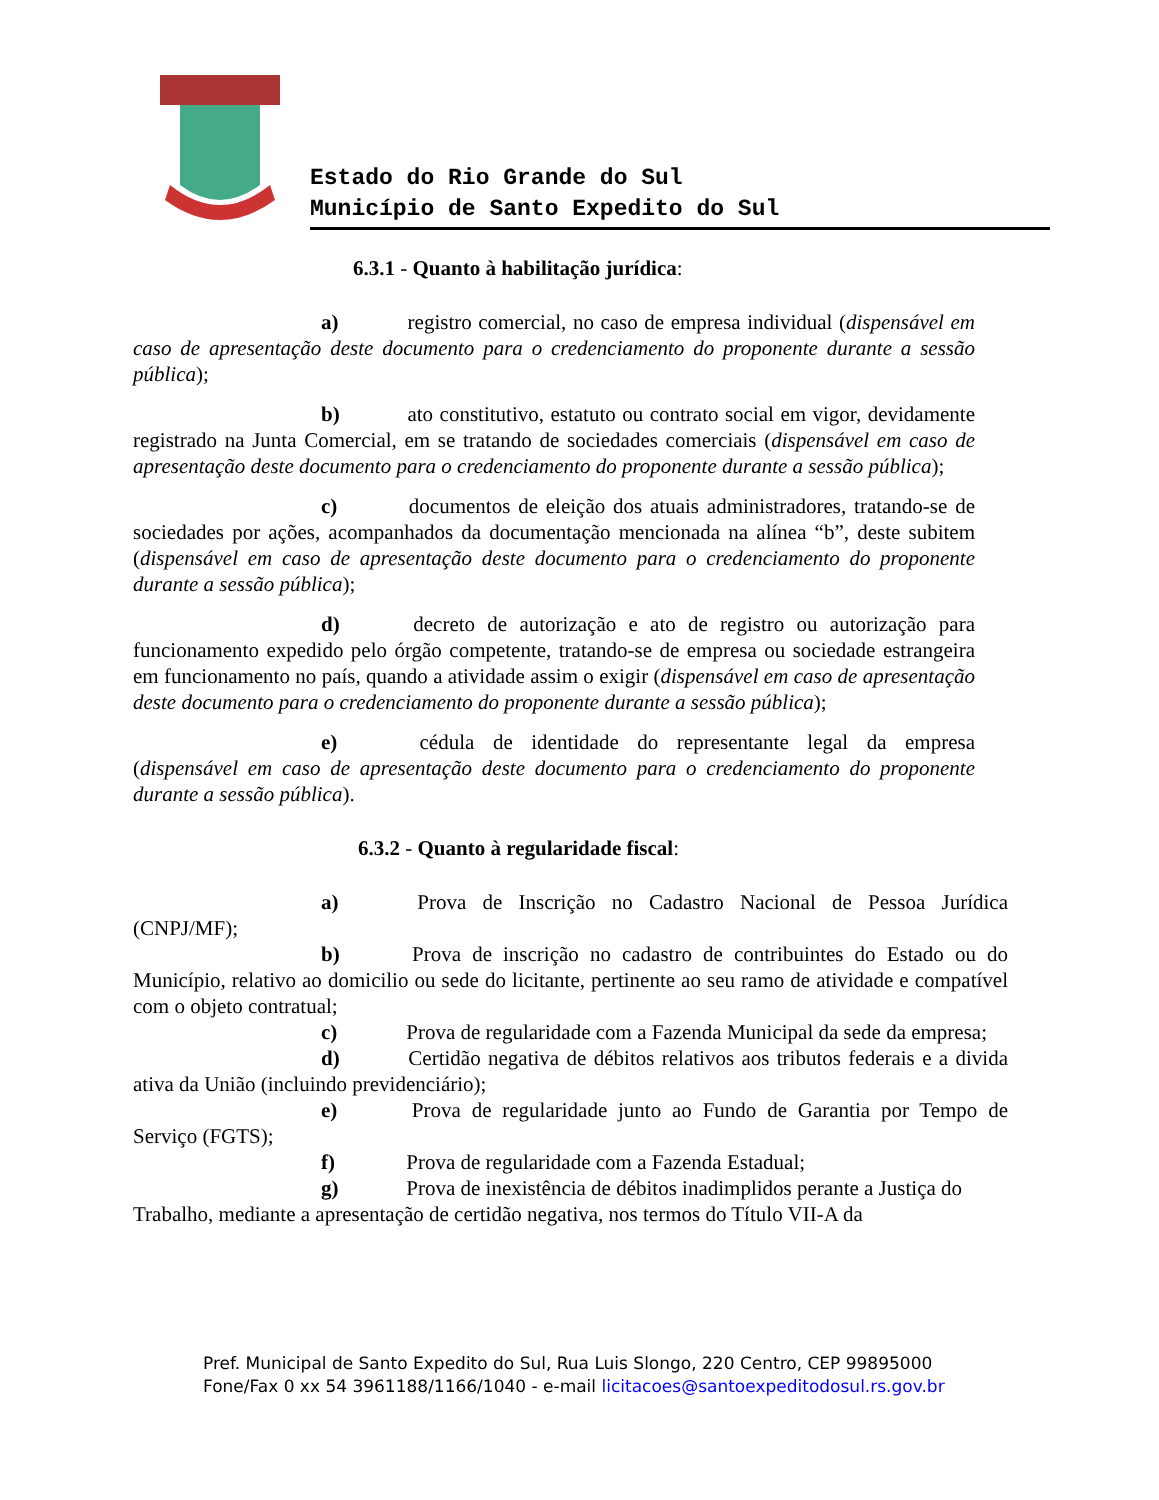Estado do Rio Grande do Sul
Município de Santo Expedito do Sul
6.3.1 - Quanto à habilitação jurídica:
a) registro comercial, no caso de empresa individual (dispensável em caso de apresentação deste documento para o credenciamento do proponente durante a sessão pública);
b) ato constitutivo, estatuto ou contrato social em vigor, devidamente registrado na Junta Comercial, em se tratando de sociedades comerciais (dispensável em caso de apresentação deste documento para o credenciamento do proponente durante a sessão pública);
c) documentos de eleição dos atuais administradores, tratando-se de sociedades por ações, acompanhados da documentação mencionada na alínea “b”, deste subitem (dispensável em caso de apresentação deste documento para o credenciamento do proponente durante a sessão pública);
d) decreto de autorização e ato de registro ou autorização para funcionamento expedido pelo órgão competente, tratando-se de empresa ou sociedade estrangeira em funcionamento no país, quando a atividade assim o exigir (dispensável em caso de apresentação deste documento para o credenciamento do proponente durante a sessão pública);
e) cédula de identidade do representante legal da empresa (dispensável em caso de apresentação deste documento para o credenciamento do proponente durante a sessão pública).
6.3.2 - Quanto à regularidade fiscal:
a) Prova de Inscrição no Cadastro Nacional de Pessoa Jurídica (CNPJ/MF);
b) Prova de inscrição no cadastro de contribuintes do Estado ou do Município, relativo ao domicilio ou sede do licitante, pertinente ao seu ramo de atividade e compatível com o objeto contratual;
c) Prova de regularidade com a Fazenda Municipal da sede da empresa;
d) Certidão negativa de débitos relativos aos tributos federais e a divida ativa da União (incluindo previdenciário);
e) Prova de regularidade junto ao Fundo de Garantia por Tempo de Serviço (FGTS);
f) Prova de regularidade com a Fazenda Estadual;
g) Prova de inexistência de débitos inadimplidos perante a Justiça do Trabalho, mediante a apresentação de certidão negativa, nos termos do Título VII-A da
Pref. Municipal de Santo Expedito do Sul, Rua Luis Slongo, 220 Centro, CEP 99895000
Fone/Fax 0 xx 54 3961188/1166/1040 - e-mail licitacoes@santoexpeditodosul.rs.gov.br